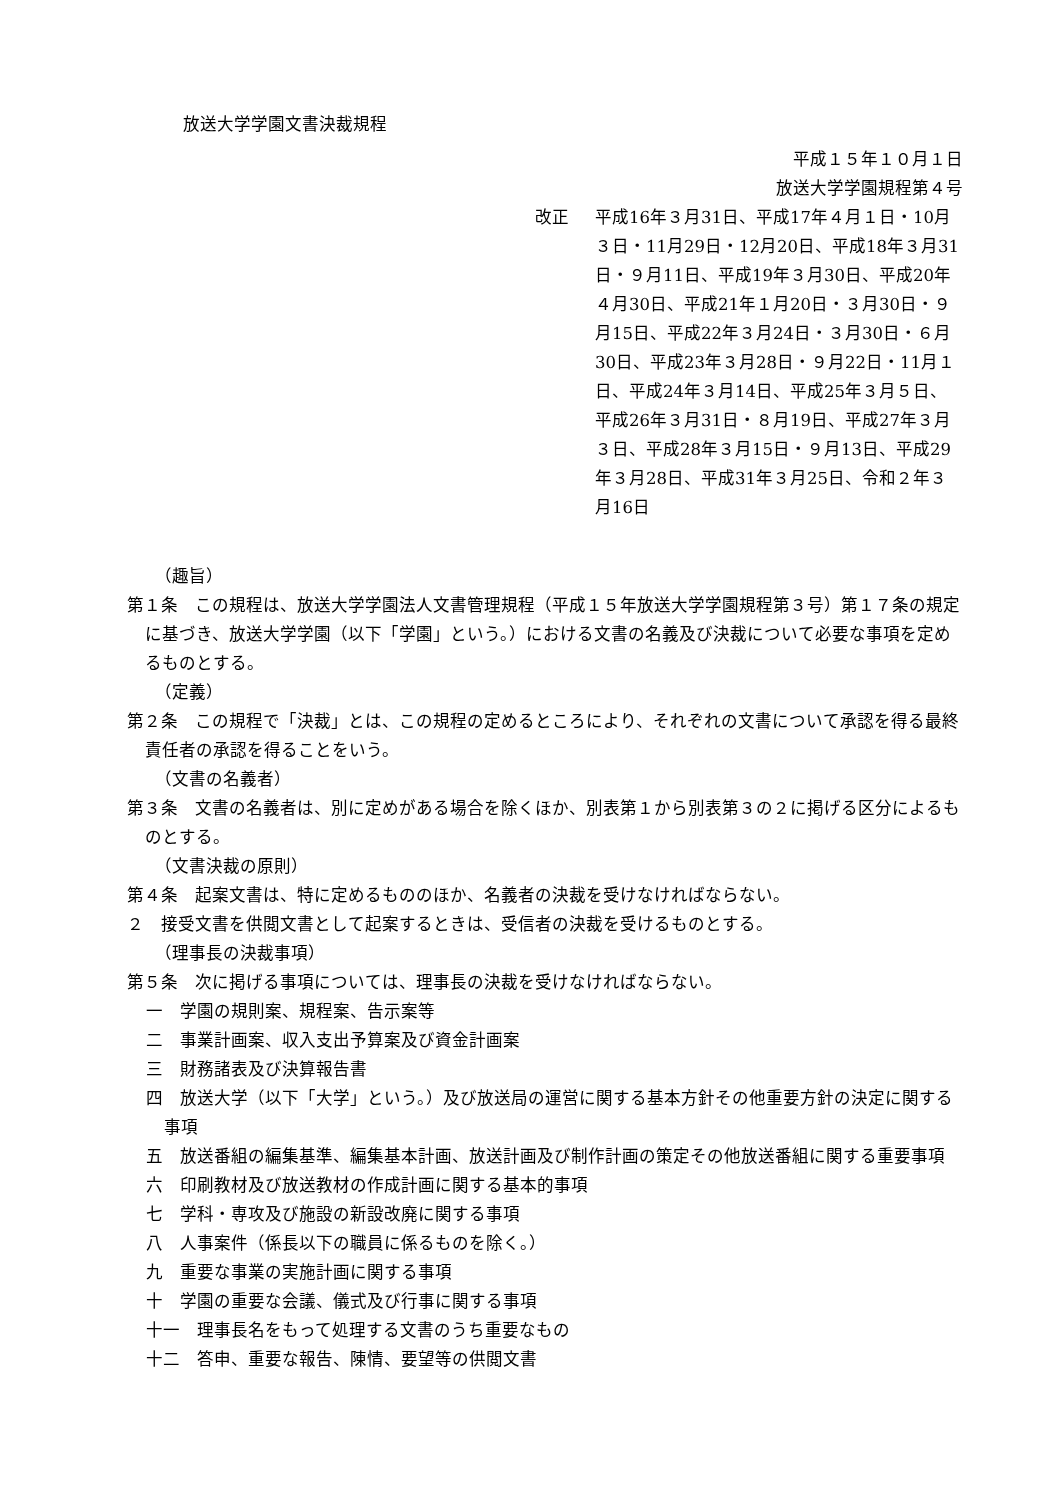放送大学学園文書決裁規程
平成１５年１０月１日
放送大学学園規程第４号
改正 平成16年３月31日、平成17年４月１日・10月３日・11月29日・12月20日、平成18年３月31日・９月11日、平成19年３月30日、平成20年４月30日、平成21年１月20日・３月30日・９月15日、平成22年３月24日・３月30日・６月30日、平成23年３月28日・９月22日・11月１日、平成24年３月14日、平成25年３月５日、平成26年３月31日・８月19日、平成27年３月３日、平成28年３月15日・９月13日、平成29年３月28日、平成31年３月25日、令和２年３月16日
（趣旨）
第１条　この規程は、放送大学学園法人文書管理規程（平成１５年放送大学学園規程第３号）第１７条の規定に基づき、放送大学学園（以下「学園」という。）における文書の名義及び決裁について必要な事項を定めるものとする。
（定義）
第２条　この規程で「決裁」とは、この規程の定めるところにより、それぞれの文書について承認を得る最終責任者の承認を得ることをいう。
（文書の名義者）
第３条　文書の名義者は、別に定めがある場合を除くほか、別表第１から別表第３の２に掲げる区分によるものとする。
（文書決裁の原則）
第４条　起案文書は、特に定めるもののほか、名義者の決裁を受けなければならない。
２　接受文書を供閲文書として起案するときは、受信者の決裁を受けるものとする。
（理事長の決裁事項）
第５条　次に掲げる事項については、理事長の決裁を受けなければならない。
一　学園の規則案、規程案、告示案等
二　事業計画案、収入支出予算案及び資金計画案
三　財務諸表及び決算報告書
四　放送大学（以下「大学」という。）及び放送局の運営に関する基本方針その他重要方針の決定に関する事項
五　放送番組の編集基準、編集基本計画、放送計画及び制作計画の策定その他放送番組に関する重要事項
六　印刷教材及び放送教材の作成計画に関する基本的事項
七　学科・専攻及び施設の新設改廃に関する事項
八　人事案件（係長以下の職員に係るものを除く。）
九　重要な事業の実施計画に関する事項
十　学園の重要な会議、儀式及び行事に関する事項
十一　理事長名をもって処理する文書のうち重要なもの
十二　答申、重要な報告、陳情、要望等の供閲文書